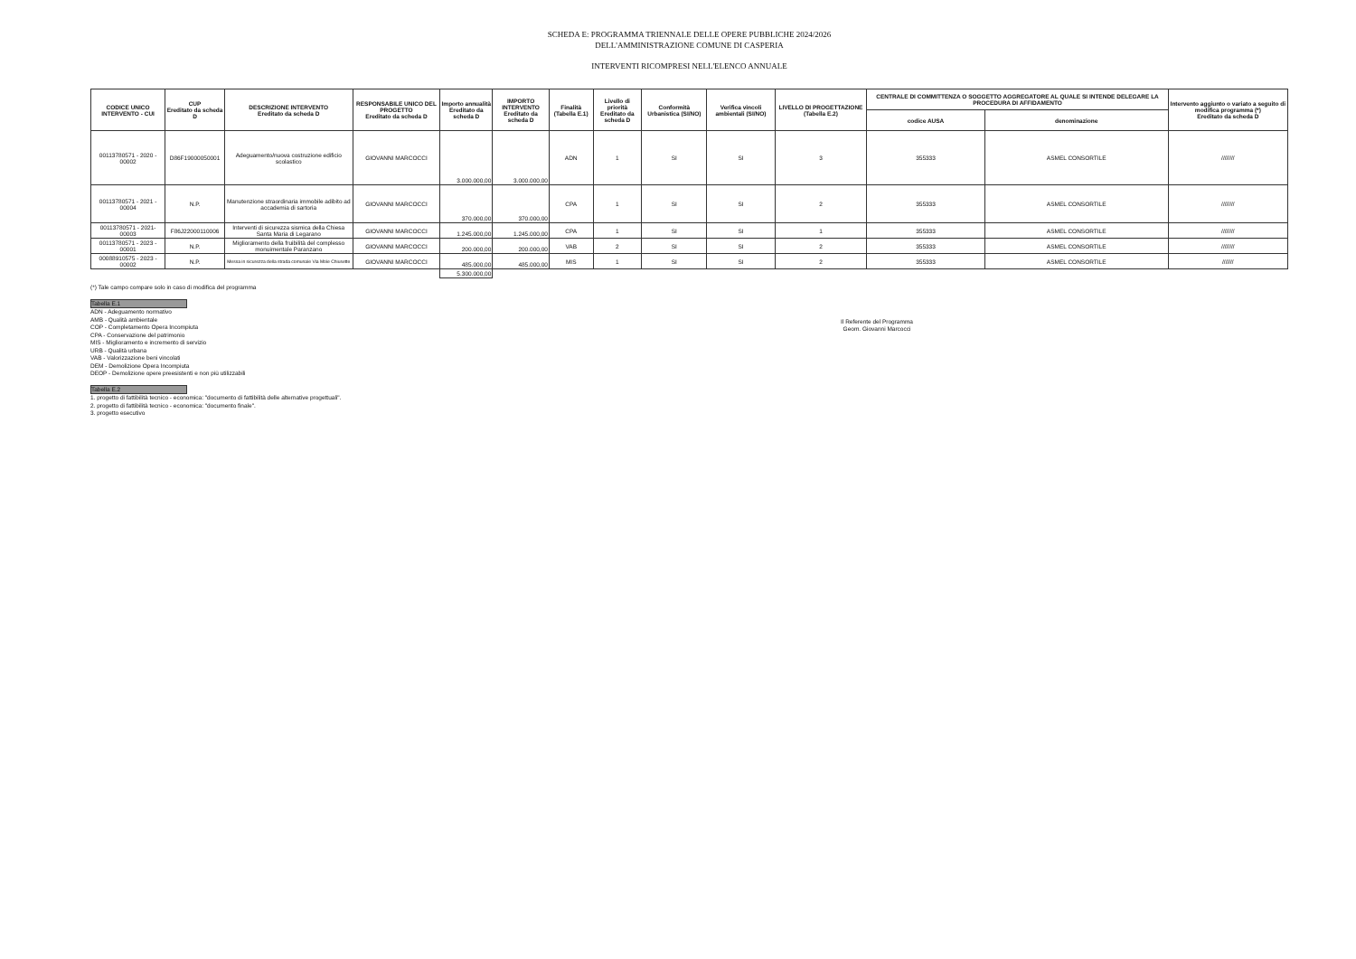SCHEDA E: PROGRAMMA TRIENNALE DELLE OPERE PUBBLICHE 2024/2026
DELL'AMMINISTRAZIONE COMUNE DI CASPERIA
INTERVENTI RICOMPRESI NELL'ELENCO ANNUALE
| CODICE UNICO INTERVENTO - CUI | CUP Ereditato da scheda D | DESCRIZIONE INTERVENTO Ereditato da scheda D | RESPONSABILE UNICO DEL PROGETTO Ereditato da scheda D | Importo annualità Ereditato da scheda D | IMPORTO INTERVENTO Ereditato da scheda D | Finalità (Tabella E.1) | Livello di priorità Ereditato da scheda D | Conformità Urbanistica (SI/NO) | Verifica vincoli ambientali (SI/NO) | LIVELLO DI PROGETTAZIONE (Tabella E.2) | CENTRALE DI COMMITTENZA O SOGGETTO AGGREGATORE AL QUALE SI INTENDE DELEGARE LA PROCEDURA DI AFFIDAMENTO | | Intervento aggiunto o variato a seguito di modifica programma (*) Ereditato da scheda D |
| --- | --- | --- | --- | --- | --- | --- | --- | --- | --- | --- | --- | --- | --- |
| | | | | | | | | | | | codice AUSA | denominazione | |
| 00113780571 - 2020 - 00002 | D86F19000050001 | Adeguamento/nuova costruzione edificio scolastico | GIOVANNI MARCOCCI | 3.000.000,00 | 3.000.000,00 | ADN | 1 | SI | SI | 3 | 355333 | ASMEL CONSORTILE | //////// |
| 00113780571 - 2021 - 00004 | N.P. | Manutenzione straordinaria immobile adibito ad accademia di sartoria | GIOVANNI MARCOCCI | 370.000,00 | 370.000,00 | CPA | 1 | SI | SI | 2 | 355333 | ASMEL CONSORTILE | //////// |
| 00113780571 - 2021- 00003 | F86J22000110006 | Interventi di sicurezza sismica della Chiesa Santa Maria di Legarano | GIOVANNI MARCOCCI | 1.245.000,00 | 1.245.000,00 | CPA | 1 | SI | SI | 1 | 355333 | ASMEL CONSORTILE | //////// |
| 00113780571 - 2023 - 00001 | N.P. | Miglioramento della fruibilità del complesso monuimentale Paranzano | GIOVANNI MARCOCCI | 200.000,00 | 200.000,00 | VAB | 2 | SI | SI | 2 | 355333 | ASMEL CONSORTILE | //////// |
| 00088910575 - 2023 - 00002 | N.P. | Messa in sicurezza della strada comunale Via Mole Chiusette | GIOVANNI MARCOCCI | 485.000,00 | 485.000,00 | MIS | 1 | SI | SI | 2 | 355333 | ASMEL CONSORTILE | /////// |
| | | | | 5.300.000,00 | | | | | | | | | |
(*) Tale campo compare solo in caso di modifica del programma
Tabella E.1
ADN - Adeguamento normativo
AMB - Qualità ambientale
COP - Completamento Opera Incompiuta
CPA - Conservazione del patrimonio
MIS - Miglioramento e incremento di servizio
URB - Qualità urbana
VAB - Valorizzazione beni vincolati
DEM - Demolizione Opera Incompiuta
DEOP - Demolizione opere preesistenti e non più utilizzabili
Tabella E.2
1. progetto di fattibilità tecnico - economica: "documento di fattibilità delle alternative progettuali".
2. progetto di fattibilità tecnico - economica: "documento finale".
3. progetto esecutivo
Il Referente del Programma
Geom. Giovanni Marcocci